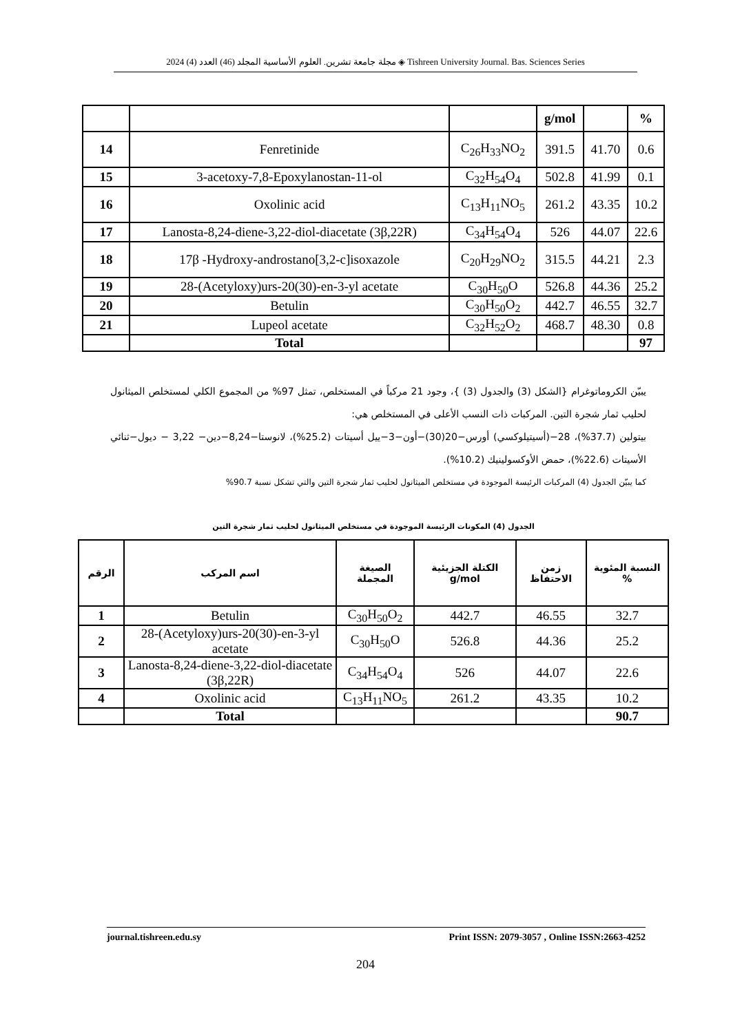مجلة جامعة تشرين. العلوم الأساسية المجلد (46) العدد (4) 2024 ◈ Tishreen University Journal. Bas. Sciences Series
| | | | g/mol | | % |
| 14 | Fenretinide | C<sub>26</sub>H<sub>33</sub>NO<sub>2</sub> | 391.5 | 41.70 | 0.6 |
| 15 | 3-acetoxy-7,8-Epoxylanostan-11-ol | C<sub>32</sub>H<sub>54</sub>O<sub>4</sub> | 502.8 | 41.99 | 0.1 |
| 16 | Oxolinic acid | C<sub>13</sub>H<sub>11</sub>NO<sub>5</sub> | 261.2 | 43.35 | 10.2 |
| 17 | Lanosta-8,24-diene-3,22-diol-diacetate (3β,22R) | C<sub>34</sub>H<sub>54</sub>O<sub>4</sub> | 526 | 44.07 | 22.6 |
| 18 | 17β -Hydroxy-androstano[3,2-c]isoxazole | C<sub>20</sub>H<sub>29</sub>NO<sub>2</sub> | 315.5 | 44.21 | 2.3 |
| 19 | 28-(Acetyloxy)urs-20(30)-en-3-yl acetate | C<sub>30</sub>H<sub>50</sub>O | 526.8 | 44.36 | 25.2 |
| 20 | Betulin | C<sub>30</sub>H<sub>50</sub>O<sub>2</sub> | 442.7 | 46.55 | 32.7 |
| 21 | Lupeol acetate | C<sub>32</sub>H<sub>52</sub>O<sub>2</sub> | 468.7 | 48.30 | 0.8 |
| | Total | | | | 97 |
يبيّن الكروماتوغرام {الشكل (3) والجدول (3) }، وجود 21 مركباً في المستخلص، تمثل 97% من المجموع الكلي لمستخلص الميثانول لحليب ثمار شجرة التين. المركبات ذات النسب الأعلى في المستخلص هي:
بيتولين (37.7%)، 28−(أسيتيلوكسي) أورس−20(30)−أون−3−ييل أسيتات (25.2%)، لانوستا−8,24−دين− 3,22 − ديول−ثنائي الأسيتات (22.6%)، حمض الأوكسولينيك (10.2%).
كما يبيّن الجدول (4) المركبات الرئيسة الموجودة في مستخلص الميثانول لحليب ثمار شجرة التين والتي تشكل نسبة 90.7%
الجدول (4) المكونات الرئيسة الموجودة في مستخلص الميثانول لحليب ثمار شجرة التين
| الرقم | اسم المركب | الصيغة المجملة | الكتلة الجزيئية g/mol | زمن الاحتفاظ | النسبة المئوية % |
| --- | --- | --- | --- | --- | --- |
| 1 | Betulin | C<sub>30</sub>H<sub>50</sub>O<sub>2</sub> | 442.7 | 46.55 | 32.7 |
| 2 | 28-(Acetyloxy)urs-20(30)-en-3-yl acetate | C<sub>30</sub>H<sub>50</sub>O | 526.8 | 44.36 | 25.2 |
| 3 | Lanosta-8,24-diene-3,22-diol-diacetate (3β,22R) | C<sub>34</sub>H<sub>54</sub>O<sub>4</sub> | 526 | 44.07 | 22.6 |
| 4 | Oxolinic acid | C<sub>13</sub>H<sub>11</sub>NO<sub>5</sub> | 261.2 | 43.35 | 10.2 |
| | Total | | | | 90.7 |
journal.tishreen.edu.sy Print ISSN: 2079-3057 , Online ISSN:2663-4252
204